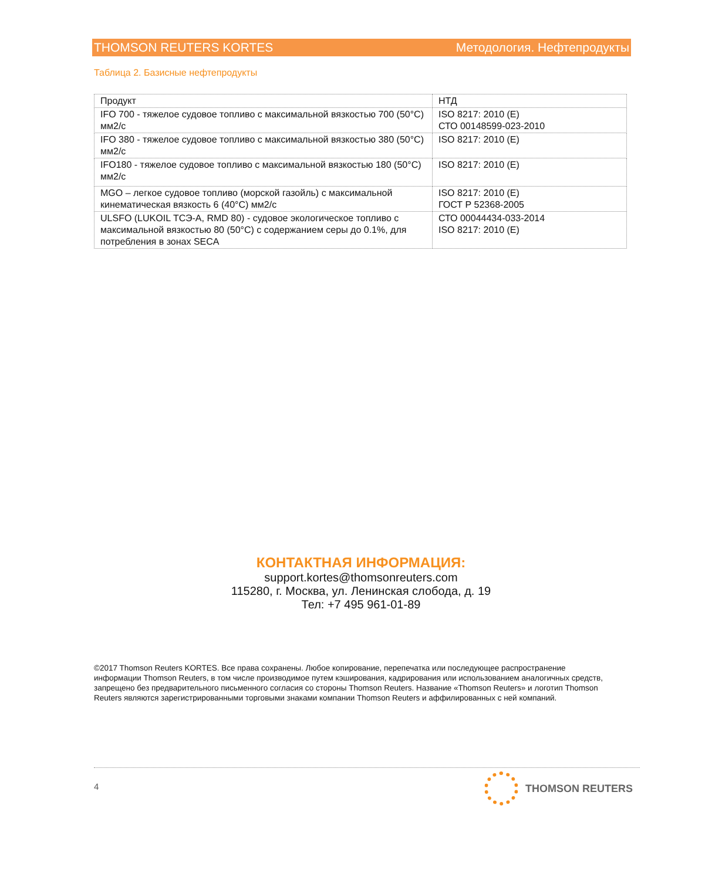THOMSON REUTERS KORTES Методология. Нефтепродукты
Таблица 2. Базисные нефтепродукты
| Продукт | НТД |
| --- | --- |
| IFO 700 - тяжелое судовое топливо с максимальной вязкостью 700 (50°C) мм2/с | ISO 8217: 2010 (E) СТО 00148599-023-2010 |
| IFO 380 - тяжелое судовое топливо с максимальной вязкостью 380 (50°C) мм2/с | ISO 8217: 2010 (E) |
| IFO180 - тяжелое судовое топливо с максимальной вязкостью 180 (50°C) мм2/с | ISO 8217: 2010 (E) |
| MGO – легкое судовое топливо (морской газойль) с максимальной кинематическая вязкость 6 (40°C) мм2/с | ISO 8217: 2010 (E) ГОСТ Р 52368-2005 |
| ULSFO (LUKOIL ТСЭ-А, RMD 80) - судовое экологическое топливо с максимальной вязкостью 80 (50°C) с содержанием серы до 0.1%, для потребления в зонах SECA | СТО 00044434-033-2014 ISO 8217: 2010 (E) |
КОНТАКТНАЯ ИНФОРМАЦИЯ:
support.kortes@thomsonreuters.com
115280, г. Москва, ул. Ленинская слобода, д. 19
Тел: +7 495 961-01-89
©2017 Thomson Reuters KORTES. Все права сохранены. Любое копирование, перепечатка или последующее распространение информации Thomson Reuters, в том числе производимое путем кэширования, кадрирования или использованием аналогичных средств, запрещено без предварительного письменного согласия со стороны Thomson Reuters. Название «Thomson Reuters» и логотип Thomson Reuters являются зарегистрированными торговыми знаками компании Thomson Reuters и аффилированных с ней компаний.
4
THOMSON REUTERS